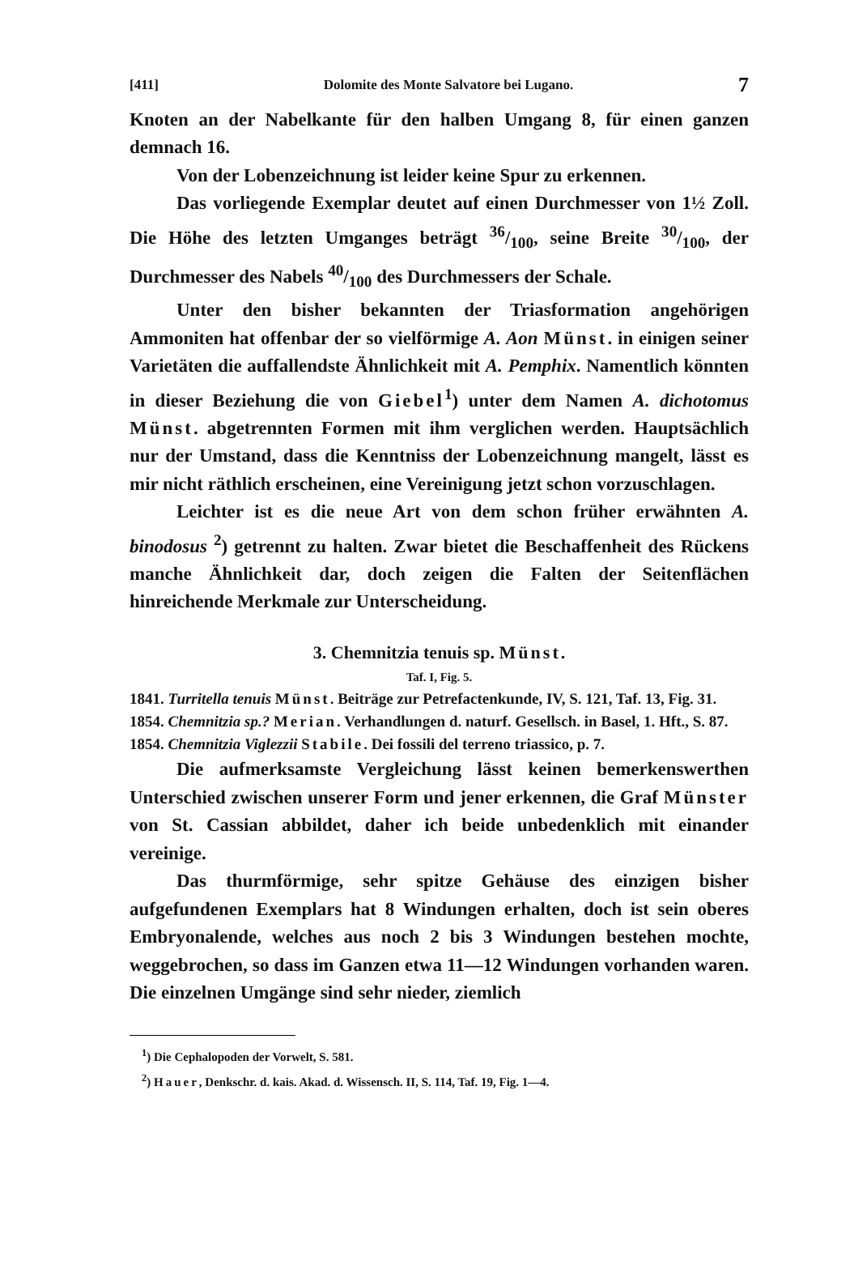[411] Dolomite des Monte Salvatore bei Lugano. 7
Knoten an der Nabelkante für den halben Umgang 8, für einen ganzen demnach 16.
Von der Lobenzeichnung ist leider keine Spur zu erkennen.
Das vorliegende Exemplar deutet auf einen Durchmesser von 1½ Zoll. Die Höhe des letzten Umganges beträgt 36/100, seine Breite 30/100, der Durchmesser des Nabels 40/100 des Durchmessers der Schale.
Unter den bisher bekannten der Triasformation angehörigen Ammoniten hat offenbar der so vielförmige A. Aon Münst. in einigen seiner Varietäten die auffallendste Ähnlichkeit mit A. Pemphix. Namentlich könnten in dieser Beziehung die von Giebel<sup>1</sup>) unter dem Namen A. dichotomus Münst. abgetrennten Formen mit ihm verglichen werden. Hauptsächlich nur der Umstand, dass die Kenntniss der Lobenzeichnung mangelt, lässt es mir nicht räthlich erscheinen, eine Vereinigung jetzt schon vorzuschlagen.
Leichter ist es die neue Art von dem schon früher erwähnten A. binodosus <sup>2</sup>) getrennt zu halten. Zwar bietet die Beschaffenheit des Rückens manche Ähnlichkeit dar, doch zeigen die Falten der Seitenflächen hinreichende Merkmale zur Unterscheidung.
3. Chemnitzia tenuis sp. Münst.
Taf. I, Fig. 5.
1841. Turritella tenuis Münst. Beiträge zur Petrefactenkunde, IV, S. 121, Taf. 13, Fig. 31.
1854. Chemnitzia sp.? Merian. Verhandlungen d. naturf. Gesellsch. in Basel, 1. Hft., S. 87.
1854. Chemnitzia Viglezzii Stabile. Dei fossili del terreno triassico, p. 7.
Die aufmerksamste Vergleichung lässt keinen bemerkenswerthen Unterschied zwischen unserer Form und jener erkennen, die Graf Münster von St. Cassian abbildet, daher ich beide unbedenklich mit einander vereinige.
Das thurmförmige, sehr spitze Gehäuse des einzigen bisher aufgefundenen Exemplars hat 8 Windungen erhalten, doch ist sein oberes Embryonalende, welches aus noch 2 bis 3 Windungen bestehen mochte, weggebrochen, so dass im Ganzen etwa 11—12 Windungen vorhanden waren. Die einzelnen Umgänge sind sehr nieder, ziemlich
<sup>1</sup>) Die Cephalopoden der Vorwelt, S. 581.
<sup>2</sup>) Hauer, Denkschr. d. kais. Akad. d. Wissensch. II, S. 114, Taf. 19, Fig. 1—4.